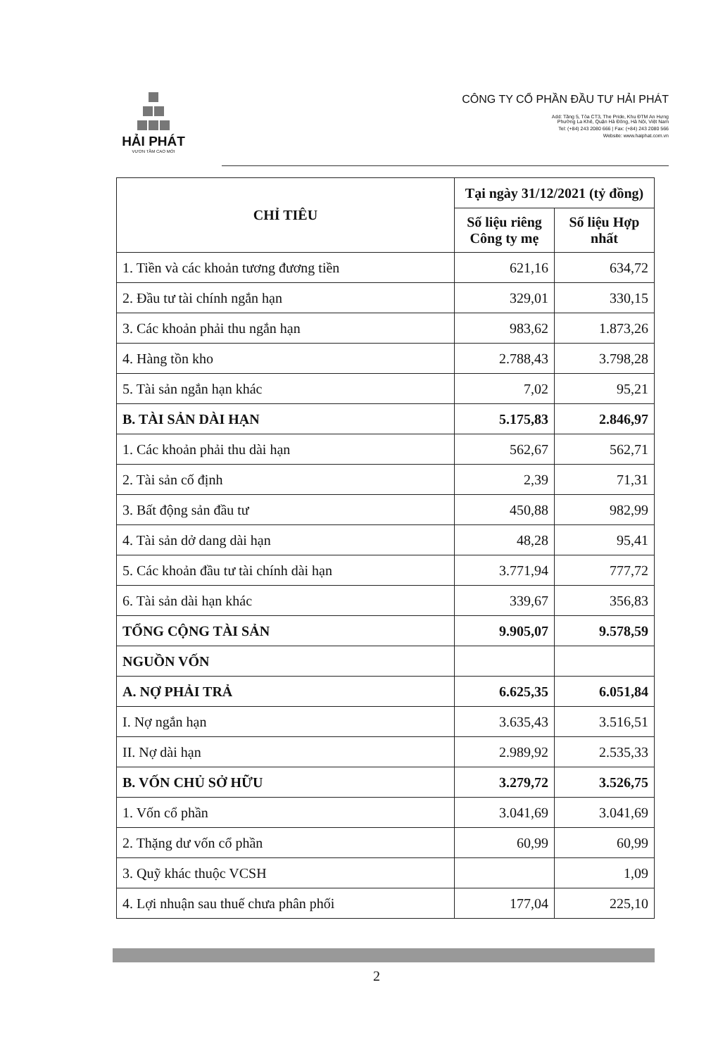HẢI PHÁT
VƯƠN TẦM CAO MỚI
CÔNG TY CỔ PHẦN ĐẦU TƯ HẢI PHÁT
Add: Tầng 5, Tòa CT3, The Pride, Khu ĐTM An Hưng
Phường La Khê, Quận Hà Đông, Hà Nội, Việt Nam
Tel: (+84) 243 2080 666 | Fax: (+84) 243 2080 566
Website: www.haiphat.com.vn
| CHỈ TIÊU | Tại ngày 31/12/2021 (tỷ đồng) | |
| --- | --- | --- |
| | Số liệu riêng Công ty mẹ | Số liệu Hợp nhất |
| 1. Tiền và các khoản tương đương tiền | 621,16 | 634,72 |
| 2. Đầu tư tài chính ngắn hạn | 329,01 | 330,15 |
| 3. Các khoản phải thu ngắn hạn | 983,62 | 1.873,26 |
| 4. Hàng tồn kho | 2.788,43 | 3.798,28 |
| 5. Tài sản ngắn hạn khác | 7,02 | 95,21 |
| B. TÀI SẢN DÀI HẠN | 5.175,83 | 2.846,97 |
| 1. Các khoản phải thu dài hạn | 562,67 | 562,71 |
| 2. Tài sản cố định | 2,39 | 71,31 |
| 3. Bất động sản đầu tư | 450,88 | 982,99 |
| 4. Tài sản dở dang dài hạn | 48,28 | 95,41 |
| 5. Các khoản đầu tư tài chính dài hạn | 3.771,94 | 777,72 |
| 6. Tài sản dài hạn khác | 339,67 | 356,83 |
| TỔNG CỘNG TÀI SẢN | 9.905,07 | 9.578,59 |
| NGUỒN VỐN | | |
| A. NỢ PHẢI TRẢ | 6.625,35 | 6.051,84 |
| I. Nợ ngắn hạn | 3.635,43 | 3.516,51 |
| II. Nợ dài hạn | 2.989,92 | 2.535,33 |
| B. VỐN CHỦ SỞ HỮU | 3.279,72 | 3.526,75 |
| 1. Vốn cổ phần | 3.041,69 | 3.041,69 |
| 2. Thặng dư vốn cổ phần | 60,99 | 60,99 |
| 3. Quỹ khác thuộc VCSH | | 1,09 |
| 4. Lợi nhuận sau thuế chưa phân phối | 177,04 | 225,10 |
2